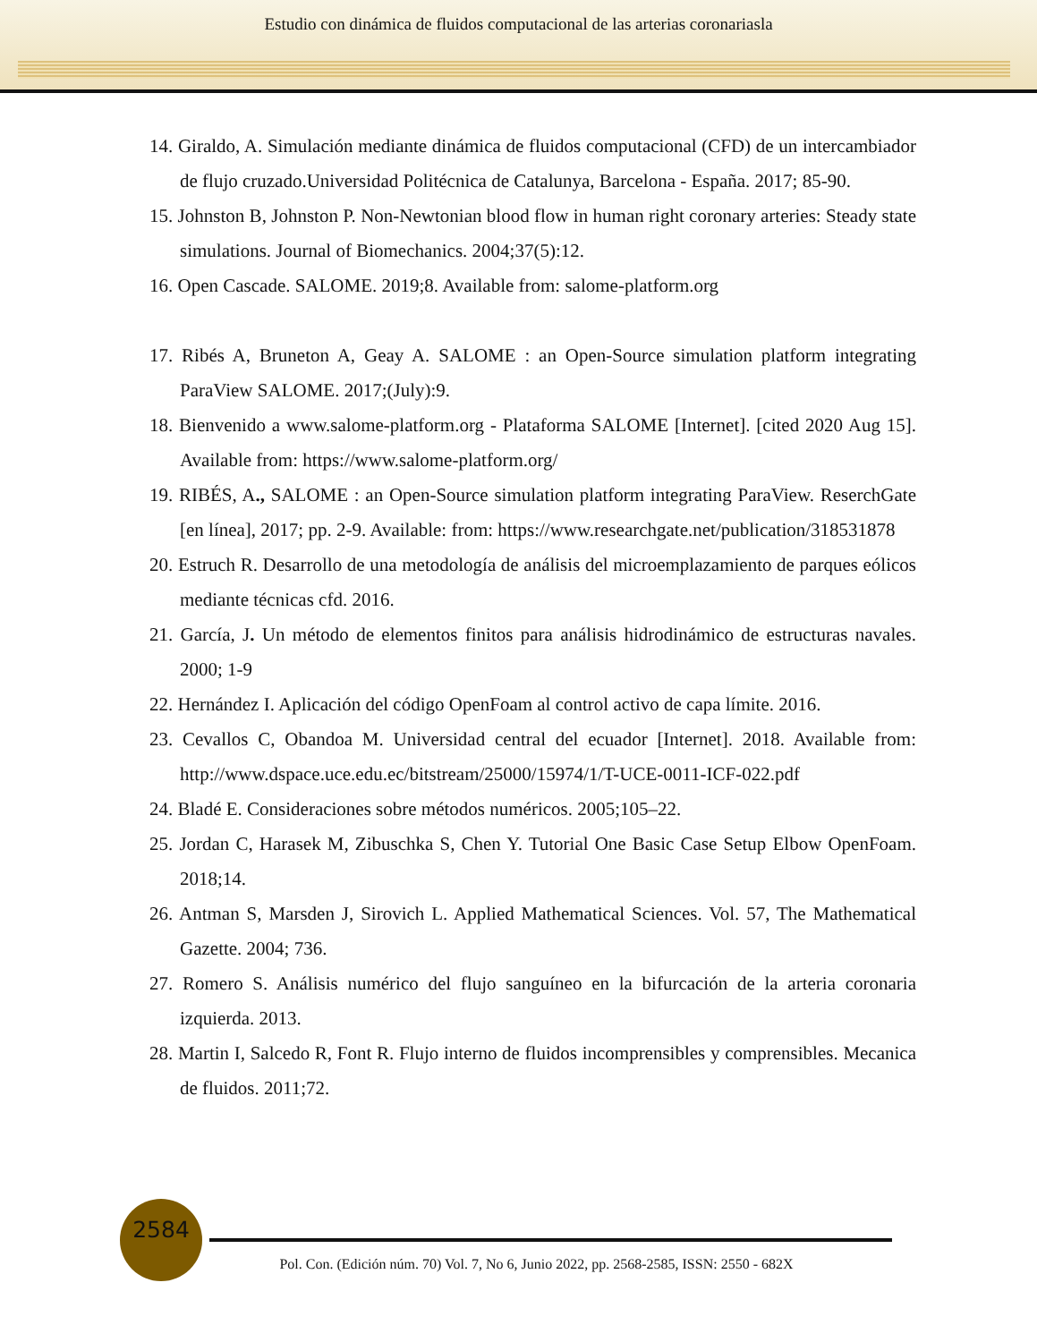Estudio con dinámica de fluidos computacional de las arterias coronariasla
14. Giraldo, A. Simulación mediante dinámica de fluidos computacional (CFD) de un intercambiador de flujo cruzado.Universidad Politécnica de Catalunya, Barcelona - España. 2017; 85-90.
15. Johnston B, Johnston P. Non-Newtonian blood flow in human right coronary arteries: Steady state simulations. Journal of Biomechanics. 2004;37(5):12.
16. Open Cascade. SALOME. 2019;8. Available from: salome-platform.org
17. Ribés A, Bruneton A, Geay A. SALOME : an Open-Source simulation platform integrating ParaView SALOME. 2017;(July):9.
18. Bienvenido a www.salome-platform.org - Plataforma SALOME [Internet]. [cited 2020 Aug 15]. Available from: https://www.salome-platform.org/
19. RIBÉS, A., SALOME : an Open-Source simulation platform integrating ParaView. ReserchGate [en línea], 2017; pp. 2-9. Available: from: https://www.researchgate.net/publication/318531878
20. Estruch R. Desarrollo de una metodología de análisis del microemplazamiento de parques eólicos mediante técnicas cfd. 2016.
21. García, J. Un método de elementos finitos para análisis hidrodinámico de estructuras navales. 2000; 1-9
22. Hernández I. Aplicación del código OpenFoam al control activo de capa límite. 2016.
23. Cevallos C, Obandoa M. Universidad central del ecuador [Internet]. 2018. Available from: http://www.dspace.uce.edu.ec/bitstream/25000/15974/1/T-UCE-0011-ICF-022.pdf
24. Bladé E. Consideraciones sobre métodos numéricos. 2005;105–22.
25. Jordan C, Harasek M, Zibuschka S, Chen Y. Tutorial One Basic Case Setup Elbow OpenFoam. 2018;14.
26. Antman S, Marsden J, Sirovich L. Applied Mathematical Sciences. Vol. 57, The Mathematical Gazette. 2004; 736.
27. Romero S. Análisis numérico del flujo sanguíneo en la bifurcación de la arteria coronaria izquierda. 2013.
28. Martin I, Salcedo R, Font R. Flujo interno de fluidos incomprensibles y comprensibles. Mecanica de fluidos. 2011;72.
2584
Pol. Con. (Edición núm. 70) Vol. 7, No 6, Junio 2022, pp. 2568-2585, ISSN: 2550 - 682X